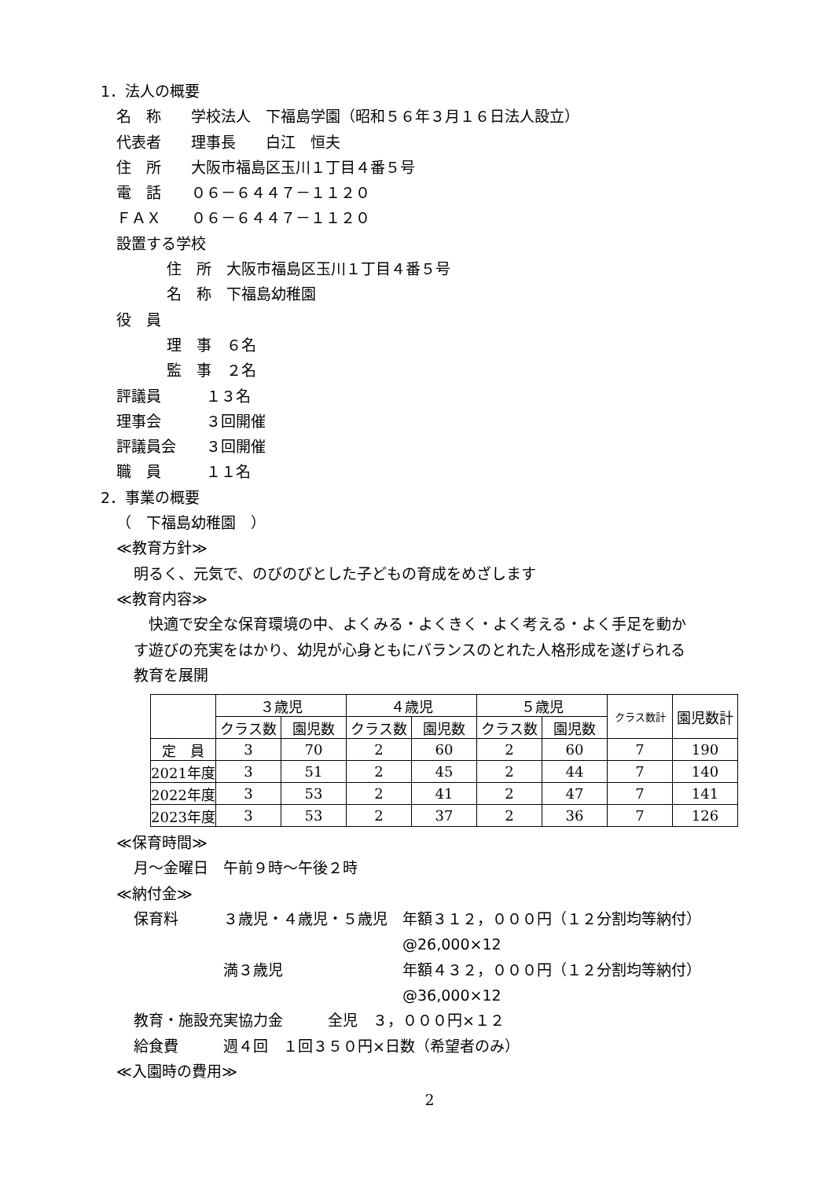1．法人の概要
名　称　　学校法人　下福島学園（昭和５６年３月１６日法人設立）
代表者　　理事長　　白江　恒夫
住　所　　大阪市福島区玉川１丁目４番５号
電　話　　０６－６４４７－１１２０
ＦＡＸ　　０６－６４４７－１１２０
設置する学校
住　所　大阪市福島区玉川１丁目４番５号
名　称　下福島幼稚園
役　員
理　事　６名
監　事　２名
評議員　　　１３名
理事会　　　３回開催
評議員会　　３回開催
職　員　　　１１名
2．事業の概要
（　下福島幼稚園　）
≪教育方針≫
明るく、元気で、のびのびとした子どもの育成をめざします
≪教育内容≫
　快適で安全な保育環境の中、よくみる・よくきく・よく考える・よく手足を動か
す遊びの充実をはかり、幼児が心身ともにバランスのとれた人格形成を遂げられる
教育を展開
| | ３歳児 | | ４歳児 | | ５歳児 | | クラス数計 | 園児数計 |
| --- | --- | --- | --- | --- | --- | --- | --- | --- |
| | クラス数 | 園児数 | クラス数 | 園児数 | クラス数 | 園児数 | | |
| 定 員 | 3 | 70 | 2 | 60 | 2 | 60 | 7 | 190 |
| 2021年度 | 3 | 51 | 2 | 45 | 2 | 44 | 7 | 140 |
| 2022年度 | 3 | 53 | 2 | 41 | 2 | 47 | 7 | 141 |
| 2023年度 | 3 | 53 | 2 | 37 | 2 | 36 | 7 | 126 |
≪保育時間≫
月～金曜日　午前９時～午後２時
≪納付金≫
保育料　　　３歳児・４歳児・５歳児　年額３１２，０００円（１２分割均等納付）
　　　　　　　　　　　　　　　　　　@26,000×12
　　　　　　満３歳児　　　　　　　　年額４３２，０００円（１２分割均等納付）
　　　　　　　　　　　　　　　　　　@36,000×12
教育・施設充実協力金　　　全児　３，０００円×１２
給食費　　　週４回　１回３５０円×日数（希望者のみ）
≪入園時の費用≫
2